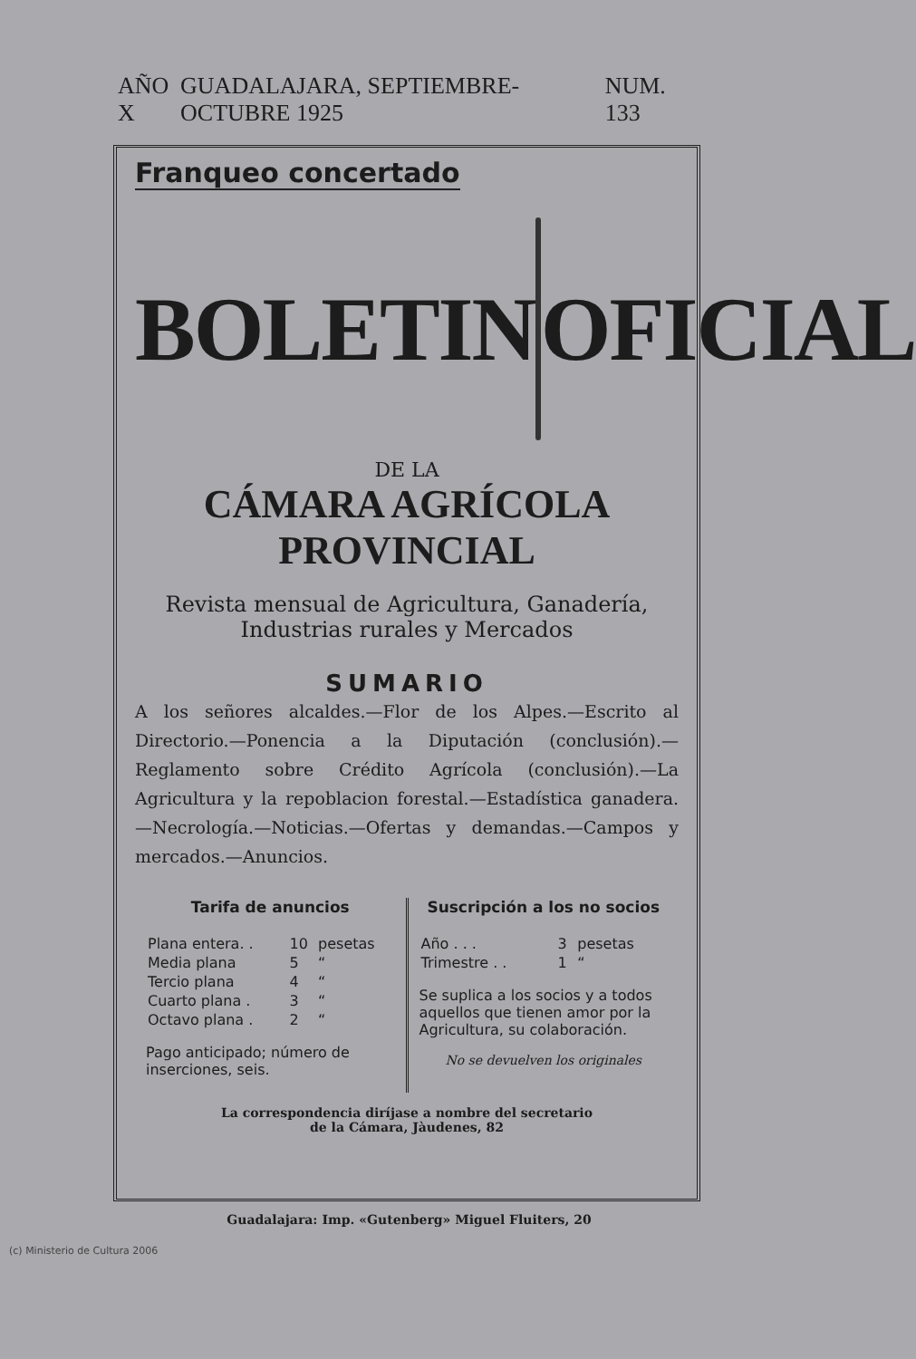AÑO X GUADALAJARA, SEPTIEMBRE-OCTUBRE 1925 NUM. 133
Franqueo concertado
BOLETIN OFICIAL
DE LA
CÁMARA AGRÍCOLA PROVINCIAL
Revista mensual de Agricultura, Ganadería,
Industrias rurales y Mercados
SUMARIO
A los señores alcaldes.—Flor de los Alpes.—Escrito al Directorio.—Ponencia a la Diputación (conclusión).—Reglamento sobre Crédito Agrícola (conclusión).—La Agricultura y la repoblacion forestal.—Estadística ganadera.—Necrología.—Noticias.—Ofertas y demandas.—Campos y mercados.—Anuncios.
Tarifa de anuncios
| Plana entera. . | 10 | pesetas |
| Media plana | 5 | “ |
| Tercio plana | 4 | “ |
| Cuarto plana . | 3 | “ |
| Octavo plana . | 2 | “ |
Pago anticipado; número de inserciones, seis.
Suscripción a los no socios
| Año . . . | 3 | pesetas |
| Trimestre . . | 1 | “ |
Se suplica a los socios y a todos aquellos que tienen amor por la Agricultura, su colaboración.
No se devuelven los originales
La correspondencia diríjase a nombre del secretario
de la Cámara, Jàudenes, 82
Guadalajara: Imp. «Gutenberg» Miguel Fluiters, 20
(c) Ministerio de Cultura 2006